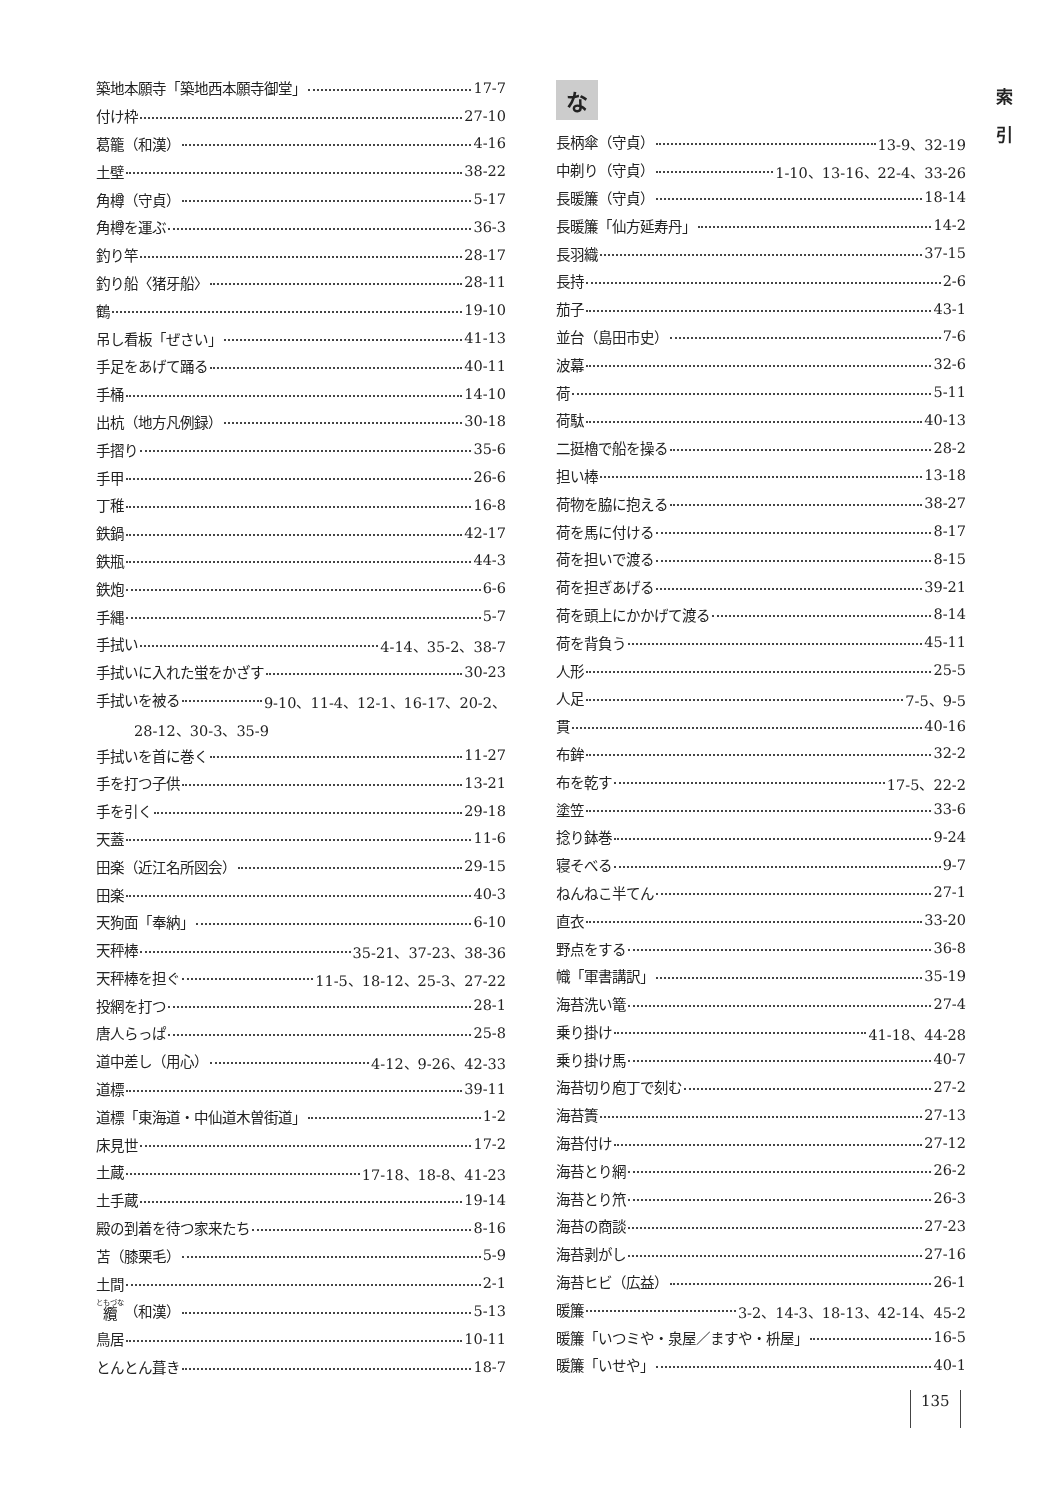索
引
築地本願寺「築地西本願寺御堂」 17-7
付け枠 27-10
葛籠（和漢） 4-16
土壁 38-22
角樽（守貞） 5-17
角樽を運ぶ 36-3
釣り竿 28-17
釣り船〈猪牙船〉 28-11
鶴 19-10
吊し看板「ぜさい」 41-13
手足をあげて踊る 40-11
手桶 14-10
出杭（地方凡例録） 30-18
手摺り 35-6
手甲 26-6
丁稚 16-8
鉄鍋 42-17
鉄瓶 44-3
鉄炮 6-6
手縄 5-7
手拭い 4-14、35-2、38-7
手拭いに入れた蛍をかざす 30-23
手拭いを被る 9-10、11-4、12-1、16-17、20-2、
28-12、30-3、35-9
手拭いを首に巻く 11-27
手を打つ子供 13-21
手を引く 29-18
天蓋 11-6
田楽（近江名所図会） 29-15
田楽 40-3
天狗面「奉納」 6-10
天秤棒 35-21、37-23、38-36
天秤棒を担ぐ 11-5、18-12、25-3、27-22
投網を打つ 28-1
唐人らっぱ 25-8
道中差し（用心） 4-12、9-26、42-33
道標 39-11
道標「東海道・中仙道木曽街道」 1-2
床見世 17-2
土蔵 17-18、18-8、41-23
土手蔵 19-14
殿の到着を待つ家来たち 8-16
苫（膝栗毛） 5-9
土間 2-1
纜 （和漢） 5-13
鳥居 10-11
とんとん葺き 18-7
な
長柄傘（守貞） 13-9、32-19
中剃り（守貞） 1-10、13-16、22-4、33-26
長暖簾（守貞） 18-14
長暖簾「仙方延寿丹」 14-2
長羽織 37-15
長持 2-6
茄子 43-1
並台（島田市史） 7-6
波幕 32-6
荷 5-11
荷駄 40-13
二挺櫓で船を操る 28-2
担い棒 13-18
荷物を脇に抱える 38-27
荷を馬に付ける 8-17
荷を担いで渡る 8-15
荷を担ぎあげる 39-21
荷を頭上にかかげて渡る 8-14
荷を背負う 45-11
人形 25-5
人足 7-5、9-5
貫 40-16
布鉾 32-2
布を乾す 17-5、22-2
塗笠 33-6
捻り鉢巻 9-24
寝そべる 9-7
ねんねこ半てん 27-1
直衣 33-20
野点をする 36-8
幟「軍書講訳」 35-19
海苔洗い篭 27-4
乗り掛け 41-18、44-28
乗り掛け馬 40-7
海苔切り庖丁で刻む 27-2
海苔簀 27-13
海苔付け 27-12
海苔とり網 26-2
海苔とり笊 26-3
海苔の商談 27-23
海苔剥がし 27-16
海苔ヒビ（広益） 26-1
暖簾 3-2、14-3、18-13、42-14、45-2
暖簾「いつミや・泉屋／ますや・枡屋」 16-5
暖簾「いせや」 40-1
135